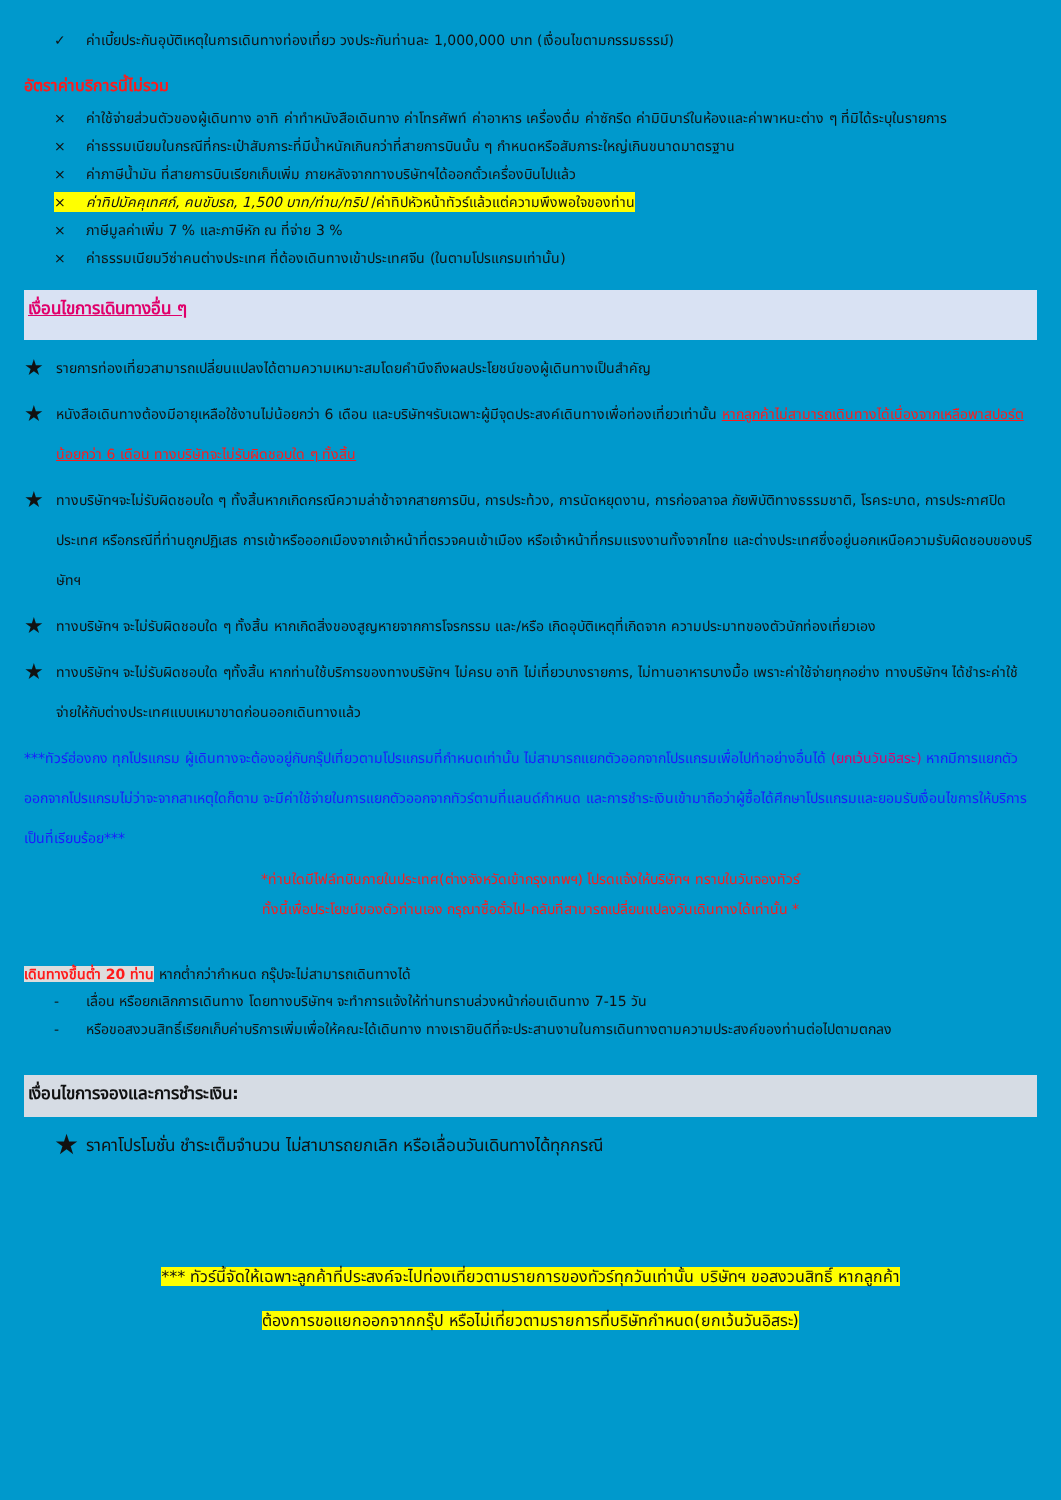✓ ค่าเบี้ยประกันอุบัติเหตุในการเดินทางท่องเที่ยว วงประกันท่านละ 1,000,000 บาท (เงื่อนไขตามกรรมธรรม์)
อัตราค่าบริการนี้ไม่รวม
× ค่าใช้จ่ายส่วนตัวของผู้เดินทาง อาทิ ค่าทำหนังสือเดินทาง ค่าโทรศัพท์ ค่าอาหาร เครื่องดื่ม ค่าซักรีด ค่ามินิบาร์ในห้องและค่าพาหนะต่าง ๆ ที่มิได้ระบุในรายการ
× ค่าธรรมเนียมในกรณีที่กระเป๋าสัมภาระที่มีน้ำหนักเกินกว่าที่สายการบินนั้น ๆ กำหนดหรือสัมภาระใหญ่เกินขนาดมาตรฐาน
× ค่าภาษีน้ำมัน ที่สายการบินเรียกเก็บเพิ่ม ภายหลังจากทางบริษัทฯได้ออกตั๋วเครื่องบินไปแล้ว
× ค่าทิปมัคคุเทศก์, คนขับรถ, 1,500 บาท/ท่าน/ทริป /ค่าทิปหัวหน้าทัวร์แล้วแต่ความพึงพอใจของท่าน
× ภาษีมูลค่าเพิ่ม 7 % และภาษีหัก ณ ที่จ่าย 3 %
× ค่าธรรมเนียมวีซ่าคนต่างประเทศ ที่ต้องเดินทางเข้าประเทศจีน (ในตามโปรแกรมเท่านั้น)
เงื่อนไขการเดินทางอื่น ๆ
★ รายการท่องเที่ยวสามารถเปลี่ยนแปลงได้ตามความเหมาะสมโดยคำนึงถึงผลประโยชน์ของผู้เดินทางเป็นสำคัญ
★ หนังสือเดินทางต้องมีอายุเหลือใช้งานไม่น้อยกว่า 6 เดือน และบริษัทฯรับเฉพาะผู้มีจุดประสงค์เดินทางเพื่อท่องเที่ยวเท่านั้น หากลูกค้าไม่สามารถเดินทางได้เนื่องจากเหลือพาสปอร์ตน้อยกว่า 6 เดือน ทางบริษัทจะไม่รับผิดชอบใด ๆ ทั้งสิ้น
★ ทางบริษัทฯจะไม่รับผิดชอบใด ๆ ทั้งสิ้นหากเกิดกรณีความล่าช้าจากสายการบิน, การประท้วง, การนัดหยุดงาน, การก่อจลาจล ภัยพิบัติทางธรรมชาติ, โรคระบาด, การประกาศปิดประเทศ หรือกรณีที่ท่านถูกปฏิเสธ การเข้าหรือออกเมืองจากเจ้าหน้าที่ตรวจคนเข้าเมือง หรือเจ้าหน้าที่กรมแรงงานทั้งจากไทย และต่างประเทศซึ่งอยู่นอกเหนือความรับผิดชอบของบริษัทฯ
★ ทางบริษัทฯ จะไม่รับผิดชอบใด ๆ ทั้งสิ้น หากเกิดสิ่งของสูญหายจากการโจรกรรม และ/หรือ เกิดอุบัติเหตุที่เกิดจาก ความประมาทของตัวนักท่องเที่ยวเอง
★ ทางบริษัทฯ จะไม่รับผิดชอบใด ๆทั้งสิ้น หากท่านใช้บริการของทางบริษัทฯ ไม่ครบ อาทิ ไม่เที่ยวบางรายการ, ไม่ทานอาหารบางมื้อ เพราะค่าใช้จ่ายทุกอย่าง ทางบริษัทฯ ได้ชำระค่าใช้จ่ายให้กับต่างประเทศแบบเหมาขาดก่อนออกเดินทางแล้ว
***ทัวร์ฮ่องกง ทุกโปรแกรม ผู้เดินทางจะต้องอยู่กับกรุ๊ปเที่ยวตามโปรแกรมที่กำหนดเท่านั้น ไม่สามารถแยกตัวออกจากโปรแกรมเพื่อไปทำอย่างอื่นได้ (ยกเว้นวันอิสระ) หากมีการแยกตัวออกจากโปรแกรมไม่ว่าจะจากสาเหตุใดก็ตาม จะมีค่าใช้จ่ายในการแยกตัวออกจากทัวร์ตามที่แลนด์กำหนด และการชำระเงินเข้ามาถือว่าผู้ซื้อได้ศึกษาโปรแกรมและยอมรับเงื่อนไขการให้บริการเป็นที่เรียบร้อย***
*ท่านใดมีไฟล์ทบินภายในประเทศ(ต่างจังหวัดเข้ากรุงเทพฯ) โปรดแจ้งให้บริษัทฯ ทราบในวันจองทัวร์
ทั้งนี้เพื่อประโยชน์ของตัวท่านเอง กรุณาซื้อตั๋วไป-กลับที่สามารถเปลี่ยนแปลงวันเดินทางได้เท่านั้น *
เดินทางขึ้นต่ำ 20 ท่าน หากต่ำกว่ากำหนด กรุ๊ปจะไม่สามารถเดินทางได้
- เลื่อน หรือยกเลิกการเดินทาง โดยทางบริษัทฯ จะทำการแจ้งให้ท่านทราบล่วงหน้าก่อนเดินทาง 7-15 วัน
- หรือขอสงวนสิทธิ์เรียกเก็บค่าบริการเพิ่มเพื่อให้คณะได้เดินทาง ทางเรายินดีที่จะประสานงานในการเดินทางตามความประสงค์ของท่านต่อไปตามตกลง
เงื่อนไขการจองและการชำระเงิน:
★ ราคาโปรโมชั่น ชำระเต็มจำนวน ไม่สามารถยกเลิก หรือเลื่อนวันเดินทางได้ทุกกรณี
*** ทัวร์นี้จัดให้เฉพาะลูกค้าที่ประสงค์จะไปท่องเที่ยวตามรายการของทัวร์ทุกวันเท่านั้น บริษัทฯ ขอสงวนสิทธิ์ หากลูกค้า
ต้องการขอแยกออกจากกรุ๊ป หรือไม่เที่ยวตามรายการที่บริษัทกำหนด(ยกเว้นวันอิสระ)